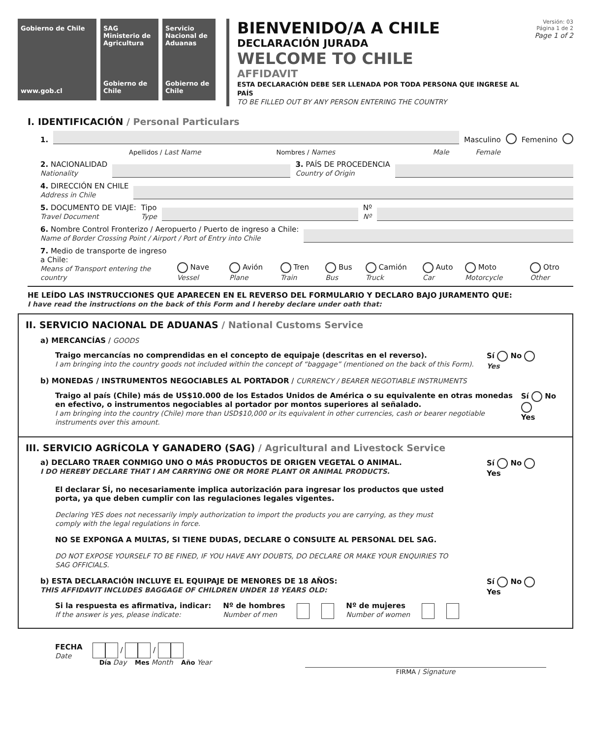Gobierno de Chile
www.gob.cl
SAG
Ministerio de Agricultura
Gobierno de Chile
Servicio Nacional de Aduanas
Gobierno de Chile
BIENVENIDO/A A CHILE
DECLARACIÓN JURADA
WELCOME TO CHILE
AFFIDAVIT
ESTA DECLARACIÓN DEBE SER LLENADA POR TODA PERSONA QUE INGRESE AL PAÍS
TO BE FILLED OUT BY ANY PERSON ENTERING THE COUNTRY
Versión: 03
Página 1 de 2
Page 1 of 2
I. IDENTIFICACIÓN / Personal Particulars
1.
Masculino Femenino
Apellidos / Last Name Nombres / Names Male Female
2. NACIONALIDAD
Nationality
3. PAÍS DE PROCEDENCIA
Country of Origin
4. DIRECCIÓN EN CHILE
Address in Chile
5. DOCUMENTO DE VIAJE:
Travel Document
Tipo
Type
Nº
Nº
6. Nombre Control Fronterizo / Aeropuerto / Puerto de ingreso a Chile:
Name of Border Crossing Point / Airport / Port of Entry into Chile
7. Medio de transporte de ingreso a Chile:
Means of Transport entering the country
Nave Vessel
Avión Plane
Tren Train
Bus Bus
Camión Truck
Auto Car
Moto Motorcycle
Otro Other
HE LEÍDO LAS INSTRUCCIONES QUE APARECEN EN EL REVERSO DEL FORMULARIO Y DECLARO BAJO JURAMENTO QUE:
I have read the instructions on the back of this Form and I hereby declare under oath that:
II. SERVICIO NACIONAL DE ADUANAS / National Customs Service
a) MERCANCÍAS / GOODS
Traigo mercancías no comprendidas en el concepto de equipaje (descritas en el reverso).
I am bringing into the country goods not included within the concept of “baggage” (mentioned on the back of this Form).
Sí No
Yes
b) MONEDAS / INSTRUMENTOS NEGOCIABLES AL PORTADOR / CURRENCY / BEARER NEGOTIABLE INSTRUMENTS
Traigo al país (Chile) más de US$10.000 de los Estados Unidos de América o su equivalente en otras monedas en efectivo, o instrumentos negociables al portador por montos superiores al señalado.
I am bringing into the country (Chile) more than USD$10,000 or its equivalent in other currencies, cash or bearer negotiable instruments over this amount.
Sí No
Yes
III. SERVICIO AGRÍCOLA Y GANADERO (SAG) / Agricultural and Livestock Service
a) DECLARO TRAER CONMIGO UNO O MÁS PRODUCTOS DE ORIGEN VEGETAL O ANIMAL.
I DO HEREBY DECLARE THAT I AM CARRYING ONE OR MORE PLANT OR ANIMAL PRODUCTS.
Sí No
Yes
El declarar SÍ, no necesariamente implica autorización para ingresar los productos que usted porta, ya que deben cumplir con las regulaciones legales vigentes.
Declaring YES does not necessarily imply authorization to import the products you are carrying, as they must comply with the legal regulations in force.
NO SE EXPONGA A MULTAS, SI TIENE DUDAS, DECLARE O CONSULTE AL PERSONAL DEL SAG.
DO NOT EXPOSE YOURSELF TO BE FINED, IF YOU HAVE ANY DOUBTS, DO DECLARE OR MAKE YOUR ENQUIRIES TO SAG OFFICIALS.
b) ESTA DECLARACIÓN INCLUYE EL EQUIPAJE DE MENORES DE 18 AÑOS:
THIS AFFIDAVIT INCLUDES BAGGAGE OF CHILDREN UNDER 18 YEARS OLD:
Sí No
Yes
Si la respuesta es afirmativa, indicar:
If the answer is yes, please indicate:
Nº de hombres
Number of men
Nº de mujeres
Number of women
FECHA
Date
/ /
Día Day Mes Month Año Year
FIRMA / Signature